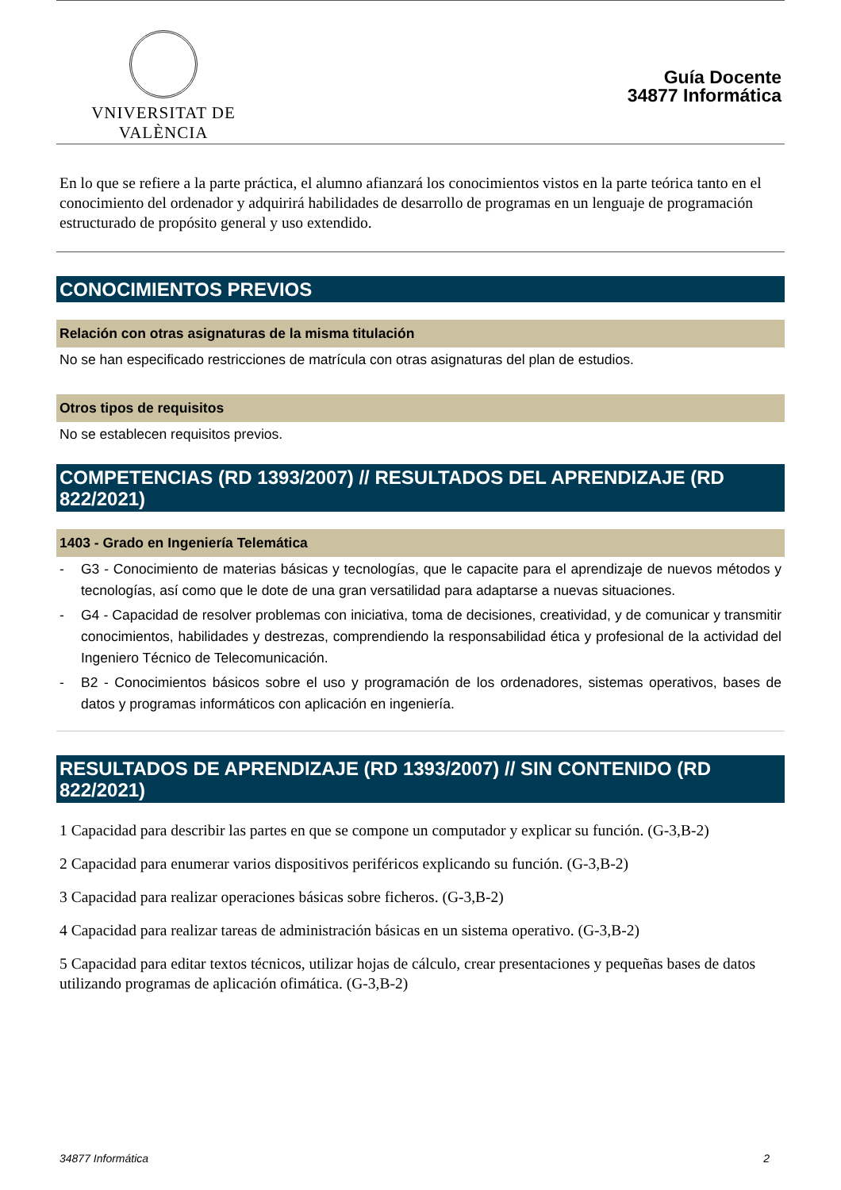VNIVERSITAT DE VALÈNCIA
Guía Docente
34877 Informática
En lo que se refiere a la parte práctica, el alumno afianzará los conocimientos vistos en la parte teórica tanto en el conocimiento del ordenador y adquirirá habilidades de desarrollo de programas en un lenguaje de programación estructurado de propósito general y uso extendido.
CONOCIMIENTOS PREVIOS
Relación con otras asignaturas de la misma titulación
No se han especificado restricciones de matrícula con otras asignaturas del plan de estudios.
Otros tipos de requisitos
No se establecen requisitos previos.
COMPETENCIAS (RD 1393/2007) // RESULTADOS DEL APRENDIZAJE (RD 822/2021)
1403 - Grado en Ingeniería Telemática
- G3 - Conocimiento de materias básicas y tecnologías, que le capacite para el aprendizaje de nuevos métodos y tecnologías, así como que le dote de una gran versatilidad para adaptarse a nuevas situaciones.
- G4 - Capacidad de resolver problemas con iniciativa, toma de decisiones, creatividad, y de comunicar y transmitir conocimientos, habilidades y destrezas, comprendiendo la responsabilidad ética y profesional de la actividad del Ingeniero Técnico de Telecomunicación.
- B2 - Conocimientos básicos sobre el uso y programación de los ordenadores, sistemas operativos, bases de datos y programas informáticos con aplicación en ingeniería.
RESULTADOS DE APRENDIZAJE (RD 1393/2007) // SIN CONTENIDO (RD 822/2021)
1 Capacidad para describir las partes en que se compone un computador y explicar su función. (G-3,B-2)
2 Capacidad para enumerar varios dispositivos periféricos explicando su función. (G-3,B-2)
3 Capacidad para realizar operaciones básicas sobre ficheros. (G-3,B-2)
4 Capacidad para realizar tareas de administración básicas en un sistema operativo. (G-3,B-2)
5 Capacidad para editar textos técnicos, utilizar hojas de cálculo, crear presentaciones y pequeñas bases de datos utilizando programas de aplicación ofimática. (G-3,B-2)
34877 Informática 2